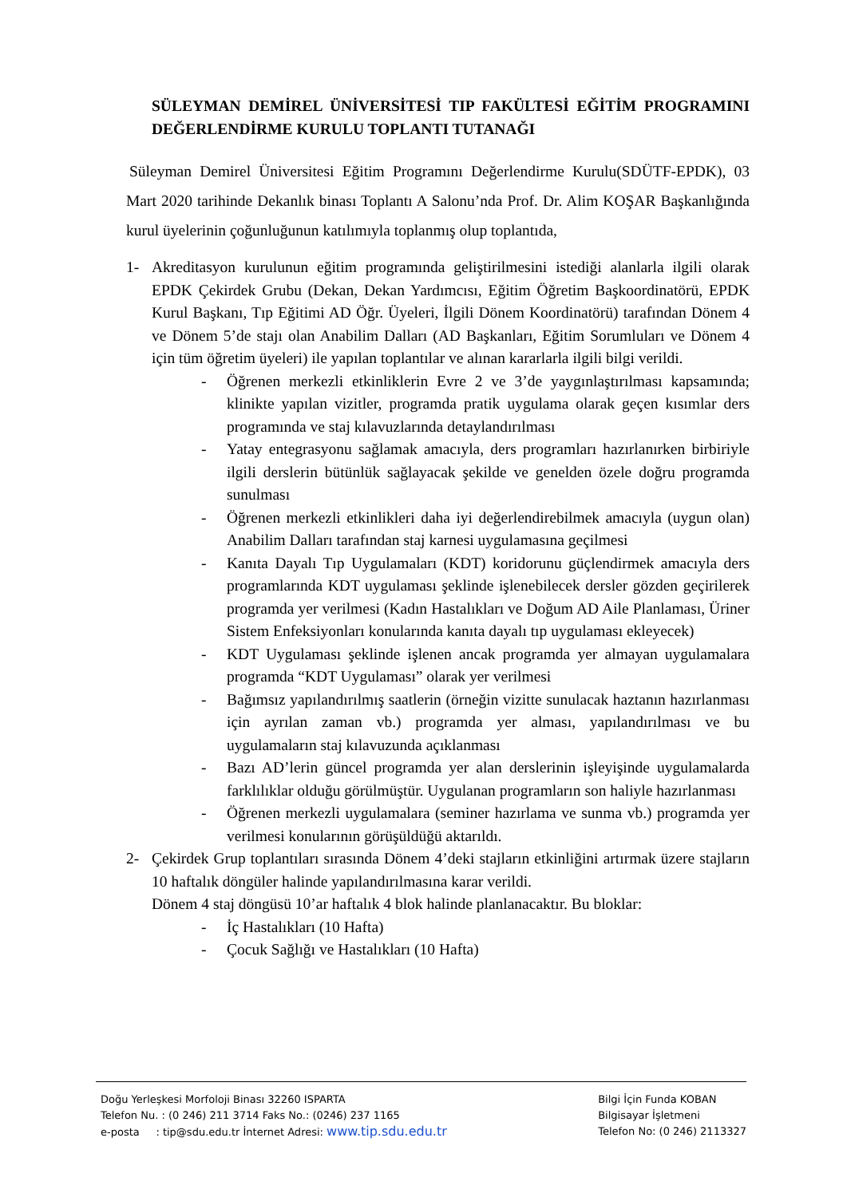SÜLEYMAN DEMİREL ÜNİVERSİTESİ TIP FAKÜLTESİ EĞİTİM PROGRAMINI DEĞERLENDİRME KURULU TOPLANTI TUTANAĞI
Süleyman Demirel Üniversitesi Eğitim Programını Değerlendirme Kurulu(SDÜTF-EPDK), 03 Mart 2020 tarihinde Dekanlık binası Toplantı A Salonu’nda Prof. Dr. Alim KOŞAR Başkanlığında kurul üyelerinin çoğunluğunun katılımıyla toplanmış olup toplantıda,
1- Akreditasyon kurulunun eğitim programında geliştirilmesini istediği alanlarla ilgili olarak EPDK Çekirdek Grubu (Dekan, Dekan Yardımcısı, Eğitim Öğretim Başkoordinatörü, EPDK Kurul Başkanı, Tıp Eğitimi AD Öğr. Üyeleri, İlgili Dönem Koordinatörü) tarafından Dönem 4 ve Dönem 5’de stajı olan Anabilim Dalları (AD Başkanları, Eğitim Sorumluları ve Dönem 4 için tüm öğretim üyeleri) ile yapılan toplantılar ve alınan kararlarla ilgili bilgi verildi.
- Öğrenen merkezli etkinliklerin Evre 2 ve 3’de yaygınlaştırılması kapsamında; klinikte yapılan vizitler, programda pratik uygulama olarak geçen kısımlar ders programında ve staj kılavuzlarında detaylandırılması
- Yatay entegrasyonu sağlamak amacıyla, ders programları hazırlanırken birbiriyle ilgili derslerin bütünlük sağlayacak şekilde ve genelden özele doğru programda sunulması
- Öğrenen merkezli etkinlikleri daha iyi değerlendirebilmek amacıyla (uygun olan) Anabilim Dalları tarafından staj karnesi uygulamasına geçilmesi
- Kanıta Dayalı Tıp Uygulamaları (KDT) koridorunu güçlendirmek amacıyla ders programlarında KDT uygulaması şeklinde işlenebilecek dersler gözden geçirilerek programda yer verilmesi (Kadın Hastalıkları ve Doğum AD Aile Planlaması, Üriner Sistem Enfeksiyonları konularında kanıta dayalı tıp uygulaması ekleyecek)
- KDT Uygulaması şeklinde işlenen ancak programda yer almayan uygulamalara programda “KDT Uygulaması” olarak yer verilmesi
- Bağımsız yapılandırılmış saatlerin (örneğin vizitte sunulacak haztanın hazırlanması için ayrılan zaman vb.) programda yer alması, yapılandırılması ve bu uygulamaların staj kılavuzunda açıklanması
- Bazı AD’lerin güncel programda yer alan derslerinin işleyişinde uygulamalarda farklılıklar olduğu görülmüştür. Uygulanan programların son haliyle hazırlanması
- Öğrenen merkezli uygulamalara (seminer hazırlama ve sunma vb.) programda yer verilmesi konularının görüşüldüğü aktarıldı.
2- Çekirdek Grup toplantıları sırasında Dönem 4’deki stajların etkinliğini artırmak üzere stajların 10 haftalık döngüler halinde yapılandırılmasına karar verildi.
Dönem 4 staj döngüsü 10’ar haftalık 4 blok halinde planlanacaktır. Bu bloklar:
- İç Hastalıkları (10 Hafta)
- Çocuk Sağlığı ve Hastalıkları (10 Hafta)
Doğu Yerleşkesi Morfoloji Binası 32260 ISPARTA
Telefon Nu. : (0 246) 211 3714 Faks No.: (0246) 237 1165
e-posta : tip@sdu.edu.tr İnternet Adresi: www.tip.sdu.edu.tr
Bilgi İçin Funda KOBAN
Bilgisayar İşletmeni
Telefon No: (0 246) 2113327